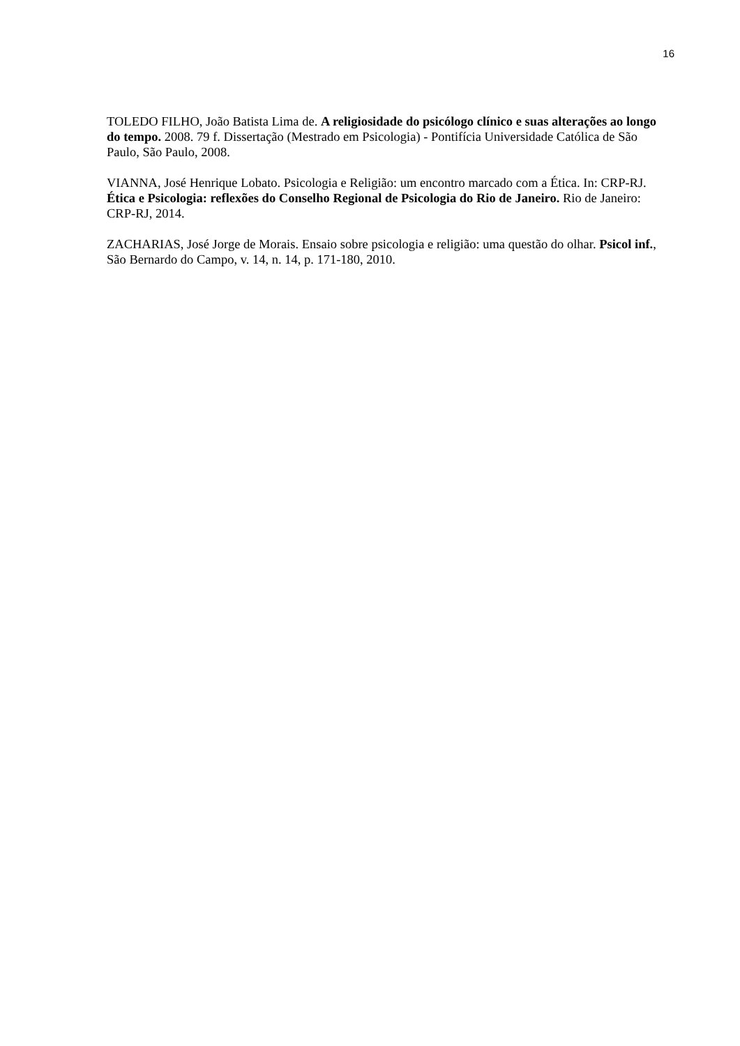16
TOLEDO FILHO, João Batista Lima de. A religiosidade do psicólogo clínico e suas alterações ao longo do tempo. 2008. 79 f. Dissertação (Mestrado em Psicologia) - Pontifícia Universidade Católica de São Paulo, São Paulo, 2008.
VIANNA, José Henrique Lobato. Psicologia e Religião: um encontro marcado com a Ética. In: CRP-RJ. Ética e Psicologia: reflexões do Conselho Regional de Psicologia do Rio de Janeiro. Rio de Janeiro: CRP-RJ, 2014.
ZACHARIAS, José Jorge de Morais. Ensaio sobre psicologia e religião: uma questão do olhar. Psicol inf., São Bernardo do Campo, v. 14, n. 14, p. 171-180, 2010.